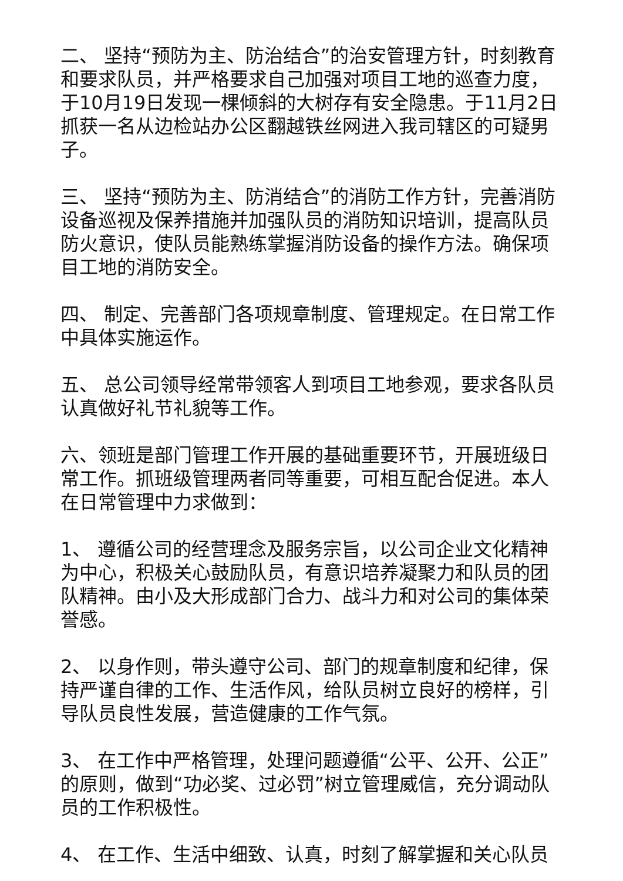二、 坚持“预防为主、防治结合”的治安管理方针，时刻教育和要求队员，并严格要求自己加强对项目工地的巡查力度，于10月19日发现一棵倾斜的大树存有安全隐患。于11月2日抓获一名从边检站办公区翻越铁丝网进入我司辖区的可疑男子。
三、 坚持“预防为主、防消结合”的消防工作方针，完善消防设备巡视及保养措施并加强队员的消防知识培训，提高队员防火意识，使队员能熟练掌握消防设备的操作方法。确保项目工地的消防安全。
四、 制定、完善部门各项规章制度、管理规定。在日常工作中具体实施运作。
五、 总公司领导经常带领客人到项目工地参观，要求各队员认真做好礼节礼貌等工作。
六、领班是部门管理工作开展的基础重要环节，开展班级日常工作。抓班级管理两者同等重要，可相互配合促进。本人在日常管理中力求做到：
1、 遵循公司的经营理念及服务宗旨，以公司企业文化精神为中心，积极关心鼓励队员，有意识培养凝聚力和队员的团队精神。由小及大形成部门合力、战斗力和对公司的集体荣誉感。
2、 以身作则，带头遵守公司、部门的规章制度和纪律，保持严谨自律的工作、生活作风，给队员树立良好的榜样，引导队员良性发展，营造健康的工作气氛。
3、 在工作中严格管理，处理问题遵循“公平、公开、公正”的原则，做到“功必奖、过必罚”树立管理威信，充分调动队员的工作积极性。
4、 在工作、生活中细致、认真，时刻了解掌握和关心队员